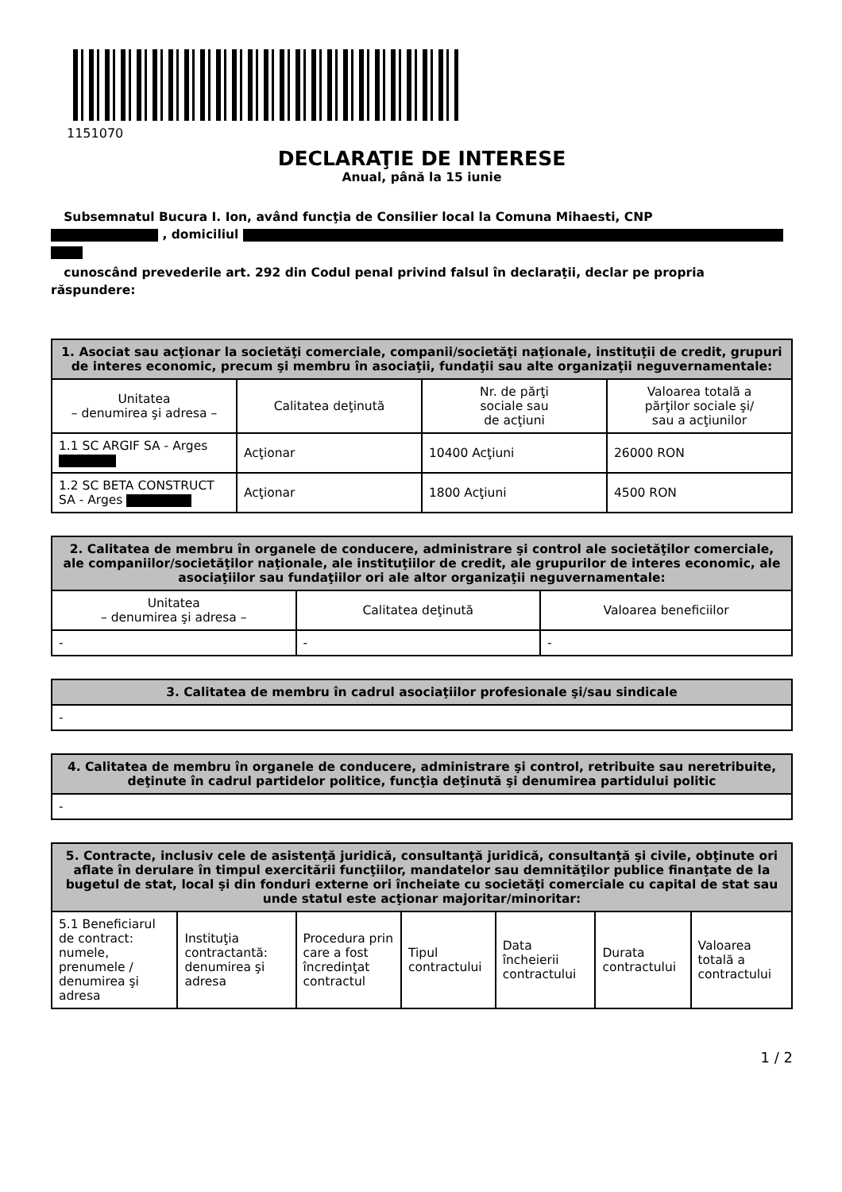1151070
DECLARAŢIE DE INTERESE
Anual, până la 15 iunie
Subsemnatul Bucura I. Ion, având funcţia de Consilier local la Comuna Mihaesti, CNP
, domiciliul
cunoscând prevederile art. 292 din Codul penal privind falsul în declaraţii, declar pe propria răspundere:
| 1. Asociat sau acţionar la societăţi comerciale, companii/societăţi naţionale, instituţii de credit, grupuri de interes economic, precum şi membru în asociaţii, fundaţii sau alte organizaţii neguvernamentale: | | | |
| --- | --- | --- | --- |
| Unitatea – denumirea şi adresa – | Calitatea deţinută | Nr. de părţi sociale sau de acţiuni | Valoarea totală a părţilor sociale şi/ sau a acţiunilor |
| 1.1 SC ARGIF SA - Arges | Acţionar | 10400 Acţiuni | 26000 RON |
| 1.2 SC BETA CONSTRUCT SA - Arges | Acţionar | 1800 Acţiuni | 4500 RON |
| 2. Calitatea de membru în organele de conducere, administrare şi control ale societăţilor comerciale, ale companiilor/societăţilor naţionale, ale instituţiilor de credit, ale grupurilor de interes economic, ale asociaţiilor sau fundaţiilor ori ale altor organizaţii neguvernamentale: | | |
| --- | --- | --- |
| Unitatea – denumirea şi adresa – | Calitatea deţinută | Valoarea beneficiilor |
| - | - | - |
| 3. Calitatea de membru în cadrul asociaţiilor profesionale şi/sau sindicale |
| --- |
| - |
| 4. Calitatea de membru în organele de conducere, administrare şi control, retribuite sau neretribuite, deţinute în cadrul partidelor politice, funcţia deţinută şi denumirea partidului politic |
| --- |
| - |
| 5. Contracte, inclusiv cele de asistenţă juridică, consultanţă juridică, consultanţă şi civile, obţinute ori aflate în derulare în timpul exercitării funcţiilor, mandatelor sau demnităţilor publice finanţate de la bugetul de stat, local şi din fonduri externe ori încheiate cu societăţi comerciale cu capital de stat sau unde statul este acţionar majoritar/minoritar: | | | | | | |
| --- | --- | --- | --- | --- | --- | --- |
| 5.1 Beneficiarul de contract: numele, prenumele / denumirea şi adresa | Instituţia contractantă: denumirea şi adresa | Procedura prin care a fost încredinţat contractul | Tipul contractului | Data încheierii contractului | Durata contractului | Valoarea totală a contractului |
1 / 2